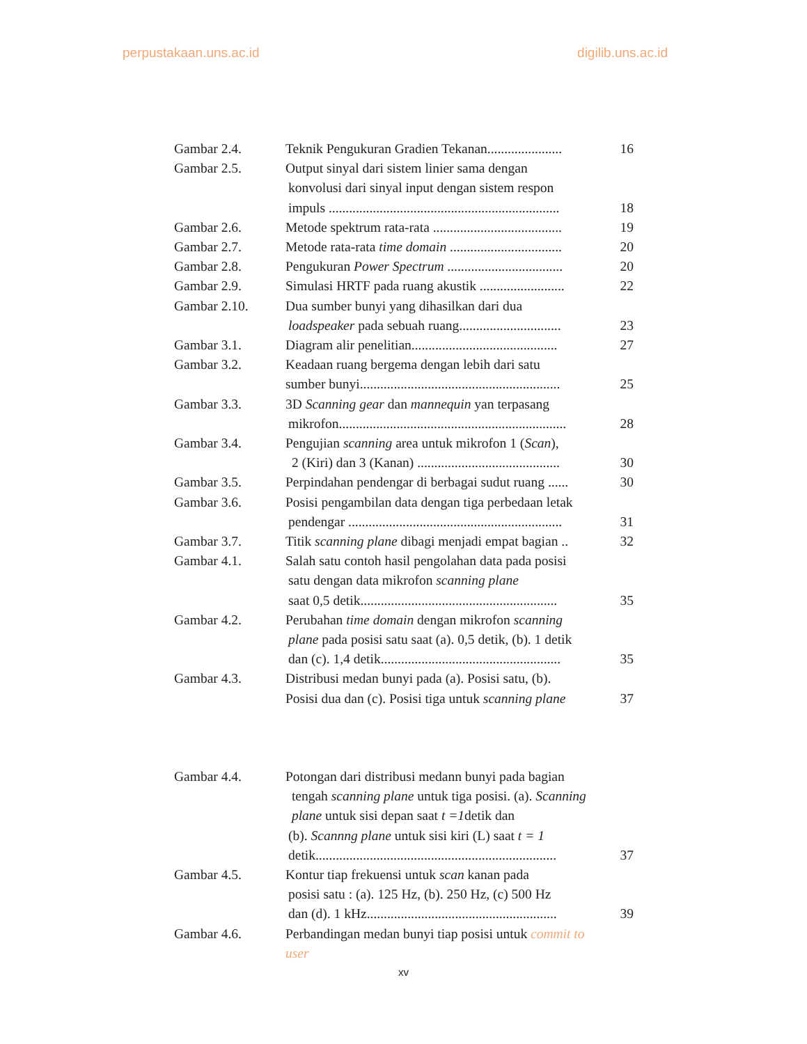perpustakaan.uns.ac.id digilib.uns.ac.id
Gambar 2.4. Teknik Pengukuran Gradien Tekanan......................
16
Gambar 2.5. Output sinyal dari sistem linier sama dengan
konvolusi dari sinyal input dengan sistem respon
impuls ....................................................................
18
Gambar 2.6. Metode spektrum rata-rata ......................................
19
Gambar 2.7. Metode rata-rata time domain .................................
20
Gambar 2.8. Pengukuran Power Spectrum ..................................
20
Gambar 2.9. Simulasi HRTF pada ruang akustik .........................
22
Gambar 2.10. Dua sumber bunyi yang dihasilkan dari dua
loadspeaker pada sebuah ruang..............................
23
Gambar 3.1. Diagram alir penelitian...........................................
27
Gambar 3.2. Keadaan ruang bergema dengan lebih dari satu
sumber bunyi...........................................................
25
Gambar 3.3. 3D Scanning gear dan mannequin yan terpasang
mikrofon...................................................................
28
Gambar 3.4. Pengujian scanning area untuk mikrofon 1 (Scan),
2 (Kiri) dan 3 (Kanan) ..........................................
30
Gambar 3.5. Perpindahan pendengar di berbagai sudut ruang ......
30
Gambar 3.6. Posisi pengambilan data dengan tiga perbedaan letak
pendengar ...............................................................
31
Gambar 3.7. Titik scanning plane dibagi menjadi empat bagian ..
32
Gambar 4.1. Salah satu contoh hasil pengolahan data pada posisi
satu dengan data mikrofon scanning plane
saat 0,5 detik..........................................................
35
Gambar 4.2. Perubahan time domain dengan mikrofon scanning
plane pada posisi satu saat (a). 0,5 detik, (b). 1 detik
dan (c). 1,4 detik.....................................................
35
Gambar 4.3. Distribusi medan bunyi pada (a). Posisi satu, (b).
Posisi dua dan (c). Posisi tiga untuk scanning plane
37
Gambar 4.4. Potongan dari distribusi medann bunyi pada bagian
tengah scanning plane untuk tiga posisi. (a). Scanning
plane untuk sisi depan saat t =1detik dan
(b). Scannng plane untuk sisi kiri (L) saat t = 1
detik.......................................................................
37
Gambar 4.5. Kontur tiap frekuensi untuk scan kanan pada
posisi satu : (a). 125 Hz, (b). 250 Hz, (c) 500 Hz
dan (d). 1 kHz........................................................
39
Gambar 4.6. Perbandingan medan bunyi tiap posisi untuk commit to user
xv